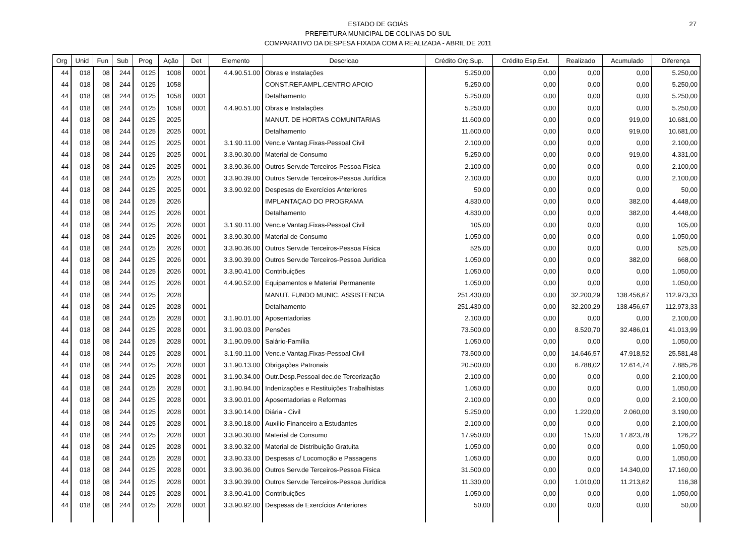27
ESTADO DE GOIÁS
PREFEITURA MUNICIPAL DE COLINAS DO SUL
COMPARATIVO DA DESPESA FIXADA COM A REALIZADA - ABRIL DE 2011
| Org | Unid | Fun | Sub | Prog | Ação | Det | Elemento | Descricao | Crédito Orç.Sup. | Crédito Esp.Ext. | Realizado | Acumulado | Diferença |
| --- | --- | --- | --- | --- | --- | --- | --- | --- | --- | --- | --- | --- | --- |
| 44 | 018 | 08 | 244 | 0125 | 1008 | 0001 | 4.4.90.51.00 | Obras e Instalações | 5.250,00 | 0,00 | 0,00 | 0,00 | 5.250,00 |
| 44 | 018 | 08 | 244 | 0125 | 1058 | | | CONST.REF.AMPL.CENTRO APOIO | 5.250,00 | 0,00 | 0,00 | 0,00 | 5.250,00 |
| 44 | 018 | 08 | 244 | 0125 | 1058 | 0001 | | Detalhamento | 5.250,00 | 0,00 | 0,00 | 0,00 | 5.250,00 |
| 44 | 018 | 08 | 244 | 0125 | 1058 | 0001 | 4.4.90.51.00 | Obras e Instalações | 5.250,00 | 0,00 | 0,00 | 0,00 | 5.250,00 |
| 44 | 018 | 08 | 244 | 0125 | 2025 | | | MANUT. DE HORTAS COMUNITARIAS | 11.600,00 | 0,00 | 0,00 | 919,00 | 10.681,00 |
| 44 | 018 | 08 | 244 | 0125 | 2025 | 0001 | | Detalhamento | 11.600,00 | 0,00 | 0,00 | 919,00 | 10.681,00 |
| 44 | 018 | 08 | 244 | 0125 | 2025 | 0001 | 3.1.90.11.00 | Venc.e Vantag.Fixas-Pessoal Civil | 2.100,00 | 0,00 | 0,00 | 0,00 | 2.100,00 |
| 44 | 018 | 08 | 244 | 0125 | 2025 | 0001 | 3.3.90.30.00 | Material de Consumo | 5.250,00 | 0,00 | 0,00 | 919,00 | 4.331,00 |
| 44 | 018 | 08 | 244 | 0125 | 2025 | 0001 | 3.3.90.36.00 | Outros Serv.de Terceiros-Pessoa Física | 2.100,00 | 0,00 | 0,00 | 0,00 | 2.100,00 |
| 44 | 018 | 08 | 244 | 0125 | 2025 | 0001 | 3.3.90.39.00 | Outros Serv.de Terceiros-Pessoa Jurídica | 2.100,00 | 0,00 | 0,00 | 0,00 | 2.100,00 |
| 44 | 018 | 08 | 244 | 0125 | 2025 | 0001 | 3.3.90.92.00 | Despesas de Exercícios Anteriores | 50,00 | 0,00 | 0,00 | 0,00 | 50,00 |
| 44 | 018 | 08 | 244 | 0125 | 2026 | | | IMPLANTAÇAO DO PROGRAMA | 4.830,00 | 0,00 | 0,00 | 382,00 | 4.448,00 |
| 44 | 018 | 08 | 244 | 0125 | 2026 | 0001 | | Detalhamento | 4.830,00 | 0,00 | 0,00 | 382,00 | 4.448,00 |
| 44 | 018 | 08 | 244 | 0125 | 2026 | 0001 | 3.1.90.11.00 | Venc.e Vantag.Fixas-Pessoal Civil | 105,00 | 0,00 | 0,00 | 0,00 | 105,00 |
| 44 | 018 | 08 | 244 | 0125 | 2026 | 0001 | 3.3.90.30.00 | Material de Consumo | 1.050,00 | 0,00 | 0,00 | 0,00 | 1.050,00 |
| 44 | 018 | 08 | 244 | 0125 | 2026 | 0001 | 3.3.90.36.00 | Outros Serv.de Terceiros-Pessoa Física | 525,00 | 0,00 | 0,00 | 0,00 | 525,00 |
| 44 | 018 | 08 | 244 | 0125 | 2026 | 0001 | 3.3.90.39.00 | Outros Serv.de Terceiros-Pessoa Jurídica | 1.050,00 | 0,00 | 0,00 | 382,00 | 668,00 |
| 44 | 018 | 08 | 244 | 0125 | 2026 | 0001 | 3.3.90.41.00 | Contribuições | 1.050,00 | 0,00 | 0,00 | 0,00 | 1.050,00 |
| 44 | 018 | 08 | 244 | 0125 | 2026 | 0001 | 4.4.90.52.00 | Equipamentos e Material Permanente | 1.050,00 | 0,00 | 0,00 | 0,00 | 1.050,00 |
| 44 | 018 | 08 | 244 | 0125 | 2028 | | | MANUT. FUNDO MUNIC. ASSISTENCIA | 251.430,00 | 0,00 | 32.200,29 | 138.456,67 | 112.973,33 |
| 44 | 018 | 08 | 244 | 0125 | 2028 | 0001 | | Detalhamento | 251.430,00 | 0,00 | 32.200,29 | 138.456,67 | 112.973,33 |
| 44 | 018 | 08 | 244 | 0125 | 2028 | 0001 | 3.1.90.01.00 | Aposentadorias | 2.100,00 | 0,00 | 0,00 | 0,00 | 2.100,00 |
| 44 | 018 | 08 | 244 | 0125 | 2028 | 0001 | 3.1.90.03.00 | Pensões | 73.500,00 | 0,00 | 8.520,70 | 32.486,01 | 41.013,99 |
| 44 | 018 | 08 | 244 | 0125 | 2028 | 0001 | 3.1.90.09.00 | Salário-Família | 1.050,00 | 0,00 | 0,00 | 0,00 | 1.050,00 |
| 44 | 018 | 08 | 244 | 0125 | 2028 | 0001 | 3.1.90.11.00 | Venc.e Vantag.Fixas-Pessoal Civil | 73.500,00 | 0,00 | 14.646,57 | 47.918,52 | 25.581,48 |
| 44 | 018 | 08 | 244 | 0125 | 2028 | 0001 | 3.1.90.13.00 | Obrigações Patronais | 20.500,00 | 0,00 | 6.788,02 | 12.614,74 | 7.885,26 |
| 44 | 018 | 08 | 244 | 0125 | 2028 | 0001 | 3.1.90.34.00 | Outr.Desp.Pessoal dec.de Tercerização | 2.100,00 | 0,00 | 0,00 | 0,00 | 2.100,00 |
| 44 | 018 | 08 | 244 | 0125 | 2028 | 0001 | 3.1.90.94.00 | Indenizações e Restituições Trabalhistas | 1.050,00 | 0,00 | 0,00 | 0,00 | 1.050,00 |
| 44 | 018 | 08 | 244 | 0125 | 2028 | 0001 | 3.3.90.01.00 | Aposentadorias e Reformas | 2.100,00 | 0,00 | 0,00 | 0,00 | 2.100,00 |
| 44 | 018 | 08 | 244 | 0125 | 2028 | 0001 | 3.3.90.14.00 | Diária - Civil | 5.250,00 | 0,00 | 1.220,00 | 2.060,00 | 3.190,00 |
| 44 | 018 | 08 | 244 | 0125 | 2028 | 0001 | 3.3.90.18.00 | Auxílio Financeiro a Estudantes | 2.100,00 | 0,00 | 0,00 | 0,00 | 2.100,00 |
| 44 | 018 | 08 | 244 | 0125 | 2028 | 0001 | 3.3.90.30.00 | Material de Consumo | 17.950,00 | 0,00 | 15,00 | 17.823,78 | 126,22 |
| 44 | 018 | 08 | 244 | 0125 | 2028 | 0001 | 3.3.90.32.00 | Material de Distribuição Gratuita | 1.050,00 | 0,00 | 0,00 | 0,00 | 1.050,00 |
| 44 | 018 | 08 | 244 | 0125 | 2028 | 0001 | 3.3.90.33.00 | Despesas c/ Locomoção e Passagens | 1.050,00 | 0,00 | 0,00 | 0,00 | 1.050,00 |
| 44 | 018 | 08 | 244 | 0125 | 2028 | 0001 | 3.3.90.36.00 | Outros Serv.de Terceiros-Pessoa Física | 31.500,00 | 0,00 | 0,00 | 14.340,00 | 17.160,00 |
| 44 | 018 | 08 | 244 | 0125 | 2028 | 0001 | 3.3.90.39.00 | Outros Serv.de Terceiros-Pessoa Jurídica | 11.330,00 | 0,00 | 1.010,00 | 11.213,62 | 116,38 |
| 44 | 018 | 08 | 244 | 0125 | 2028 | 0001 | 3.3.90.41.00 | Contribuições | 1.050,00 | 0,00 | 0,00 | 0,00 | 1.050,00 |
| 44 | 018 | 08 | 244 | 0125 | 2028 | 0001 | 3.3.90.92.00 | Despesas de Exercícios Anteriores | 50,00 | 0,00 | 0,00 | 0,00 | 50,00 |